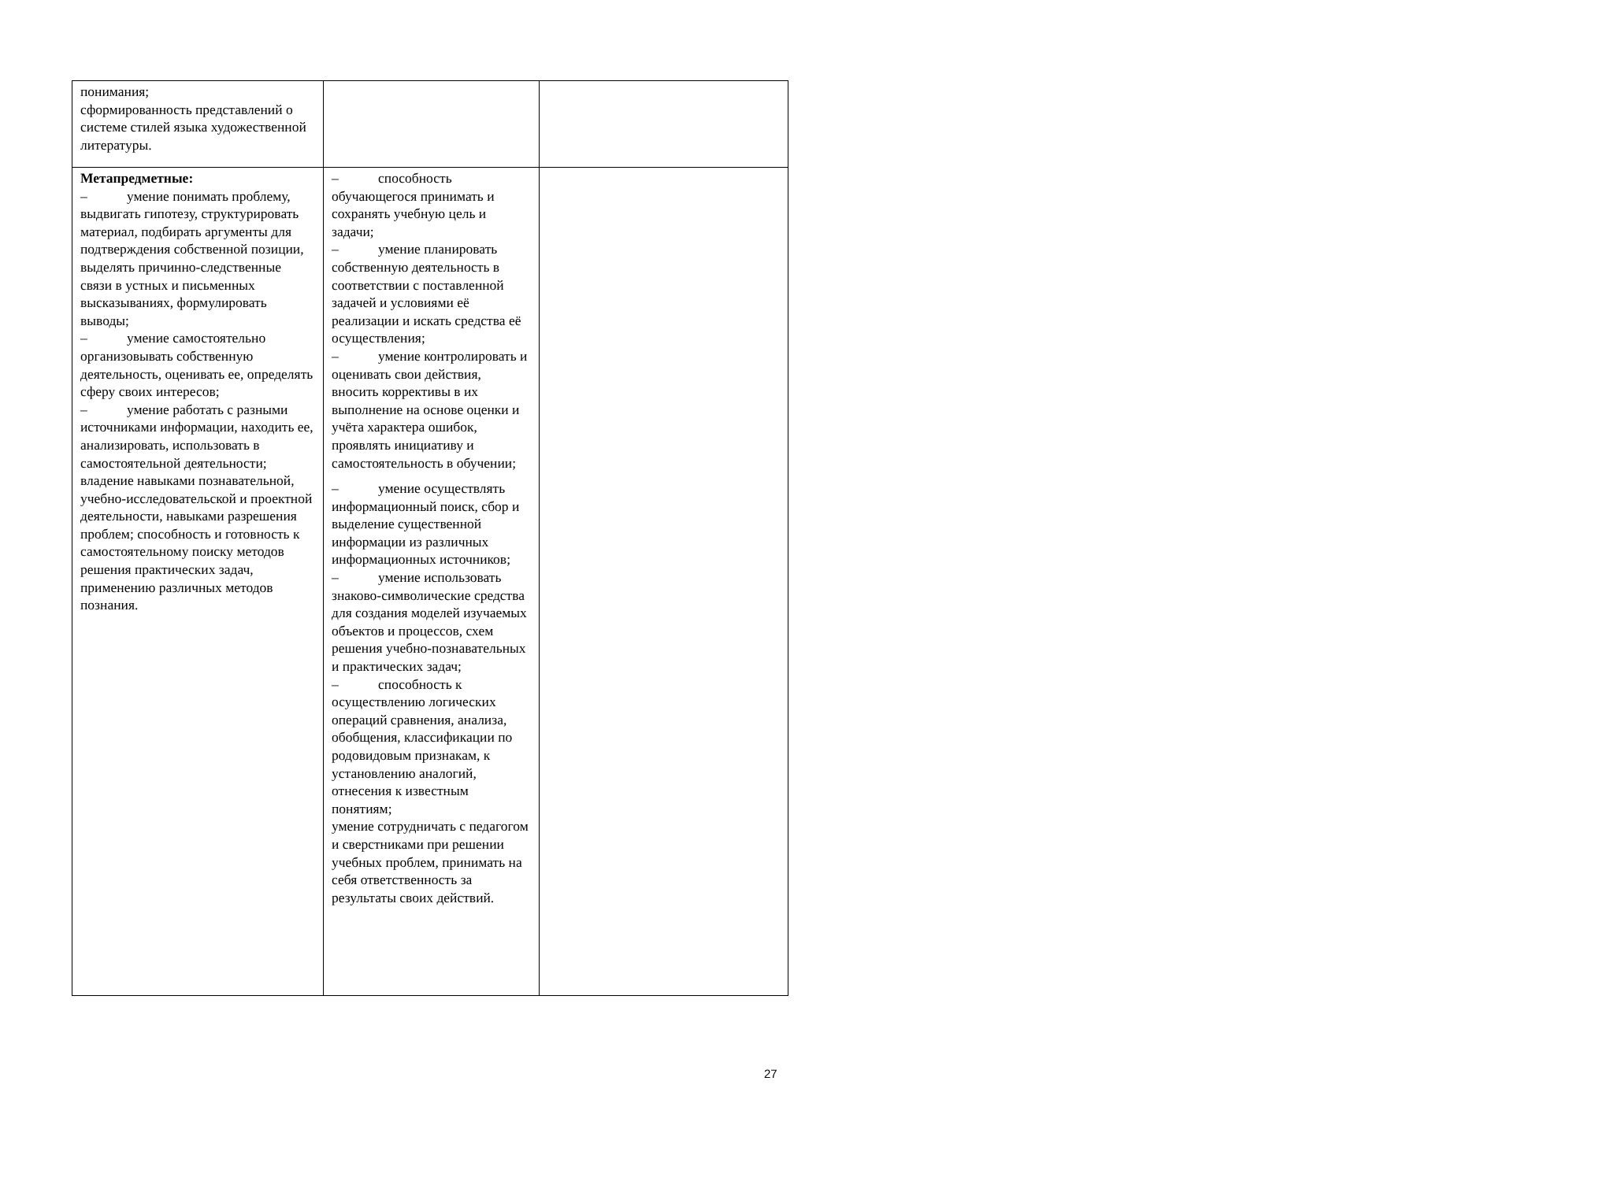| понимания; сформированность представлений о системе стилей языка художественной литературы. | | |
| Метапредметные: – умение понимать проблему, выдвигать гипотезу, структурировать материал, подбирать аргументы для подтверждения собственной позиции, выделять причинно-следственные связи в устных и письменных высказываниях, формулировать выводы; – умение самостоятельно организовывать собственную деятельность, оценивать ее, определять сферу своих интересов; – умение работать с разными источниками информации, находить ее, анализировать, использовать в самостоятельной деятельности; владение навыками познавательной, учебно-исследовательской и проектной деятельности, навыками разрешения проблем; способность и готовность к самостоятельному поиску методов решения практических задач, применению различных методов познания. | – способность обучающегося принимать и сохранять учебную цель и задачи; – умение планировать собственную деятельность в соответствии с поставленной задачей и условиями её реализации и искать средства её осуществления; – умение контролировать и оценивать свои действия, вносить коррективы в их выполнение на основе оценки и учёта характера ошибок, проявлять инициативу и самостоятельность в обучении; – умение осуществлять информационный поиск, сбор и выделение существенной информации из различных информационных источников; – умение использовать знаково-символические средства для создания моделей изучаемых объектов и процессов, схем решения учебно-познавательных и практических задач; – способность к осуществлению логических операций сравнения, анализа, обобщения, классификации по родовидовым признакам, к установлению аналогий, отнесения к известным понятиям; умение сотрудничать с педагогом и сверстниками при решении учебных проблем, принимать на себя ответственность за результаты своих действий. | |
27